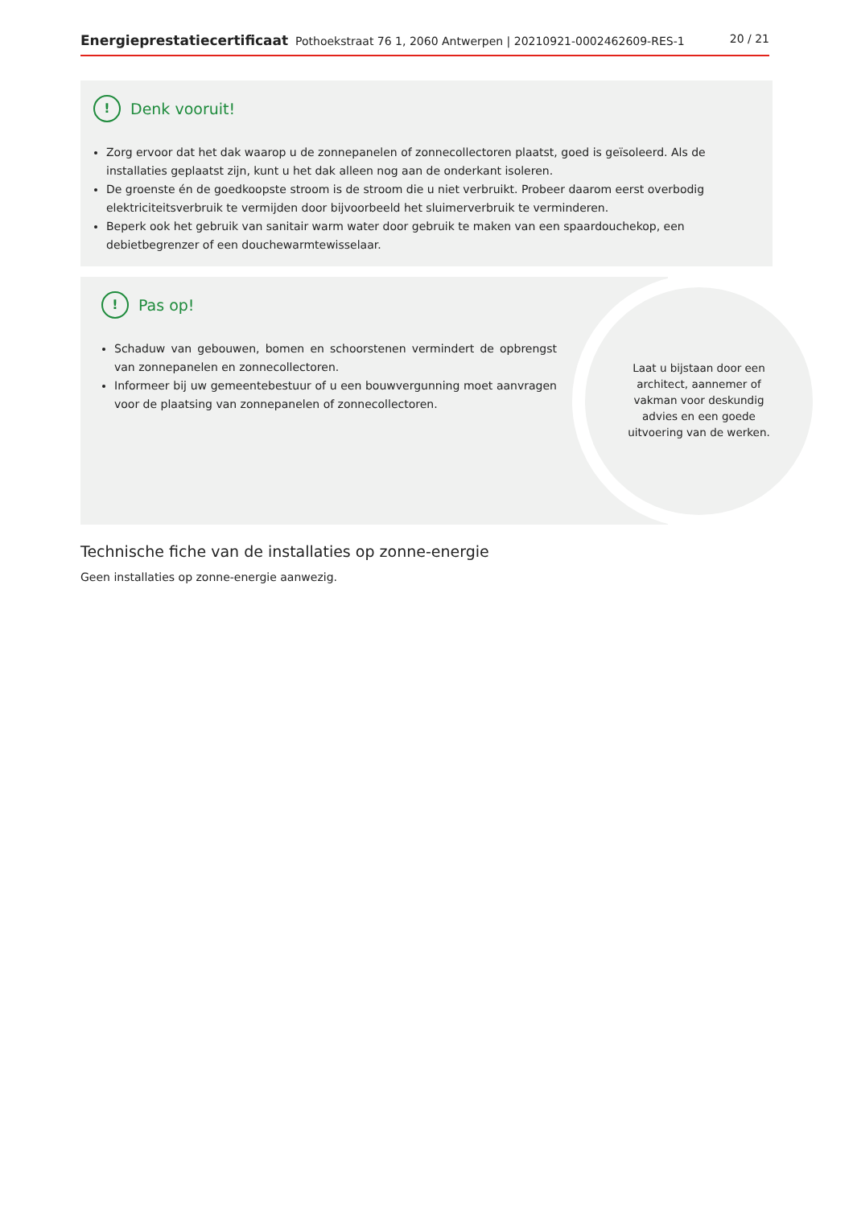Energieprestatiecertificaat Pothoekstraat 76 1, 2060 Antwerpen | 20210921-0002462609-RES-1 20 / 21
! Denk vooruit!
Zorg ervoor dat het dak waarop u de zonnepanelen of zonnecollectoren plaatst, goed is geïsoleerd. Als de installaties geplaatst zijn, kunt u het dak alleen nog aan de onderkant isoleren.
De groenste én de goedkoopste stroom is de stroom die u niet verbruikt. Probeer daarom eerst overbodig elektriciteitsverbruik te vermijden door bijvoorbeeld het sluimerverbruik te verminderen.
Beperk ook het gebruik van sanitair warm water door gebruik te maken van een spaardouchekop, een debietbegrenzer of een douchewarmtewisselaar.
! Pas op!
Schaduw van gebouwen, bomen en schoorstenen vermindert de opbrengst van zonnepanelen en zonnecollectoren.
Informeer bij uw gemeentebestuur of u een bouwvergunning moet aanvragen voor de plaatsing van zonnepanelen of zonnecollectoren.
Laat u bijstaan door een architect, aannemer of vakman voor deskundig advies en een goede uitvoering van de werken.
Technische fiche van de installaties op zonne-energie
Geen installaties op zonne-energie aanwezig.